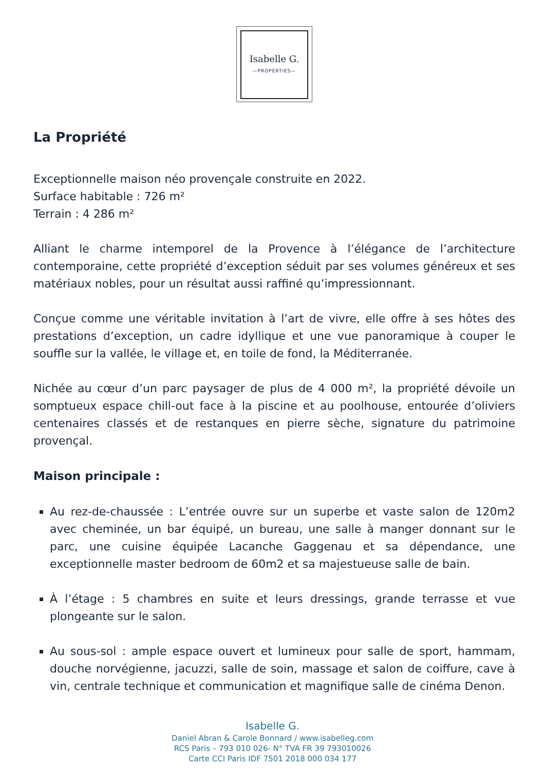Isabelle G.
—PROPERTIES—
La Propriété
Exceptionnelle maison néo provençale construite en 2022.
Surface habitable : 726 m²
Terrain : 4 286 m²
Alliant le charme intemporel de la Provence à l’élégance de l’architecture contemporaine, cette propriété d’exception séduit par ses volumes généreux et ses matériaux nobles, pour un résultat aussi raffiné qu’impressionnant.
Conçue comme une véritable invitation à l’art de vivre, elle offre à ses hôtes des prestations d’exception, un cadre idyllique et une vue panoramique à couper le souffle sur la vallée, le village et, en toile de fond, la Méditerranée.
Nichée au cœur d’un parc paysager de plus de 4 000 m², la propriété dévoile un somptueux espace chill-out face à la piscine et au poolhouse, entourée d’oliviers centenaires classés et de restanques en pierre sèche, signature du patrimoine provençal.
Maison principale :
Au rez-de-chaussée : L’entrée ouvre sur un superbe et vaste salon de 120m2 avec cheminée, un bar équipé, un bureau, une salle à manger donnant sur le parc, une cuisine équipée Lacanche Gaggenau et sa dépendance, une exceptionnelle master bedroom de 60m2 et sa majestueuse salle de bain.
À l’étage : 5 chambres en suite et leurs dressings, grande terrasse et vue plongeante sur le salon.
Au sous-sol : ample espace ouvert et lumineux pour salle de sport, hammam, douche norvégienne, jacuzzi, salle de soin, massage et salon de coiffure, cave à vin, centrale technique et communication et magnifique salle de cinéma Denon.
Isabelle G.
Daniel Abran & Carole Bonnard / www.isabelleg.com
RCS Paris – 793 010 026- N° TVA FR 39 793010026
Carte CCI Paris IDF 7501 2018 000 034 177